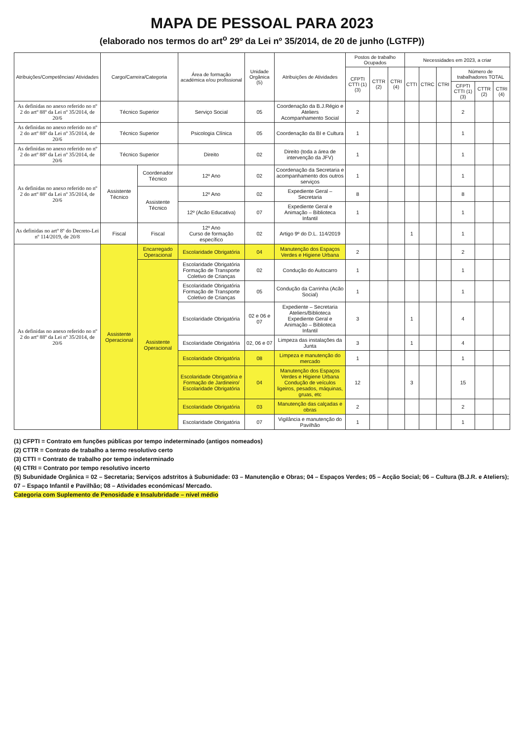MAPA DE PESSOAL PARA 2023
(elaborado nos termos do art<sup>o</sup> 29º da Lei nº 35/2014, de 20 de junho (LGTFP))
| Atribuições/Competências/ Atividades | Cargo/Carreira/Categoria | | Área de formação académica e/ou profissional | Unidade Orgânica (5) | Atribuições de Atividades | Postos de trabalho Ocupados | | | Necessidades em 2023, a criar | | | | | |
| --- | --- | --- | --- | --- | --- | --- | --- | --- | --- | --- | --- | --- | --- | --- |
| | | | | | | CFPTI CTTI (1) (3) | CTTR (2) | CTRI (4) | CTTI | CTRC | CTRI | Número de trabalhadores TOTAL | | |
| | | | | | | | | | | | | CFPTI CTTI (1) (3) | CTTR (2) | CTRI (4) |
| As definidas no anexo referido no nº 2 do artº 88º da Lei nº 35/2014, de 20/6 | Técnico Superior | | Serviço Social | 05 | Coordenação da B.J.Régio e Ateliers Acompanhamento Social | 2 | | | | | | 2 | | |
| As definidas no anexo referido no nº 2 do artº 88º da Lei nº 35/2014, de 20/6 | Técnico Superior | | Psicologia Clínica | 05 | Coordenação da BI e Cultura | 1 | | | | | | 1 | | |
| As definidas no anexo referido no nº 2 do artº 88º da Lei nº 35/2014, de 20/6 | Técnico Superior | | Direito | 02 | Direito (toda a área de intervenção da JFV) | 1 | | | | | | 1 | | |
| As definidas no anexo referido no nº 2 do artº 88º da Lei nº 35/2014, de 20/6 | Assistente Técnico | Coordenador Técnico | 12º Ano | 02 | Coordenação da Secretaria e acompanhamento dos outros serviços | 1 | | | | | | 1 | | |
| | | Assistente Técnico | 12º Ano | 02 | Expediente Geral – Secretaria | 8 | | | | | | 8 | | |
| | | | 12º (Acão Educativa) | 07 | Expediente Geral e Animação – Biblioteca Infantil | 1 | | | | | | 1 | | |
| As definidas no artº 8º do Decreto-Lei nº 114/2019, de 20/8 | Fiscal | Fiscal | 12º Ano Curso de formação específico | 02 | Artigo 9º do D.L. 114/2019 | | | | 1 | | | 1 | | |
| As definidas no anexo referido no nº 2 do artº 88º da Lei nº 35/2014, de 20/6 | Assistente Operacional | Encarregado Operacional | Escolaridade Obrigatória | 04 | Manutenção dos Espaços Verdes e Higiene Urbana | 2 | | | | | | 2 | | |
| | | Assistente Operacional | Escolaridade Obrigatória Formação de Transporte Coletivo de Crianças | 02 | Condução do Autocarro | 1 | | | | | | 1 | | |
| | | | Escolaridade Obrigatória Formação de Transporte Coletivo de Crianças | 05 | Condução da Carrinha (Acão Social) | 1 | | | | | | 1 | | |
| | | | Escolaridade Obrigatória | 02 e 06 e 07 | Expediente – Secretaria Ateliers/Biblioteca Expediente Geral e Animação – Biblioteca Infantil | 3 | | | 1 | | | 4 | | |
| | | | Escolaridade Obrigatória | 02, 06 e 07 | Limpeza das instalações da Junta | 3 | | | 1 | | | 4 | | |
| | | | Escolaridade Obrigatória | 08 | Limpeza e manutenção do mercado | 1 | | | | | | 1 | | |
| | | | Escolaridade Obrigatória e Formação de Jardineiro/ Escolaridade Obrigatória | 04 | Manutenção dos Espaços Verdes e Higiene Urbana Condução de veículos ligeiros, pesados, máquinas, gruas, etc | 12 | | | 3 | | | 15 | | |
| | | | Escolaridade Obrigatória | 03 | Manutenção das calçadas e obras | 2 | | | | | | 2 | | |
| | | | Escolaridade Obrigatória | 07 | Vigilância e manutenção do Pavilhão | 1 | | | | | | 1 | | |
(1) CFPTI = Contrato em funções públicas por tempo indeterminado (antigos nomeados)
(2) CTTR = Contrato de trabalho a termo resolutivo certo
(3) CTTI = Contrato de trabalho por tempo indeterminado
(4) CTRI = Contrato por tempo resolutivo incerto
(5) Subunidade Orgânica = 02 – Secretaria; Serviços adstritos à Subunidade: 03 – Manutenção e Obras; 04 – Espaços Verdes; 05 – Acção Social; 06 – Cultura (B.J.R. e Ateliers); 07 – Espaço Infantil e Pavilhão; 08 – Atividades económicas/ Mercado.
Categoria com Suplemento de Penosidade e Insalubridade – nível médio